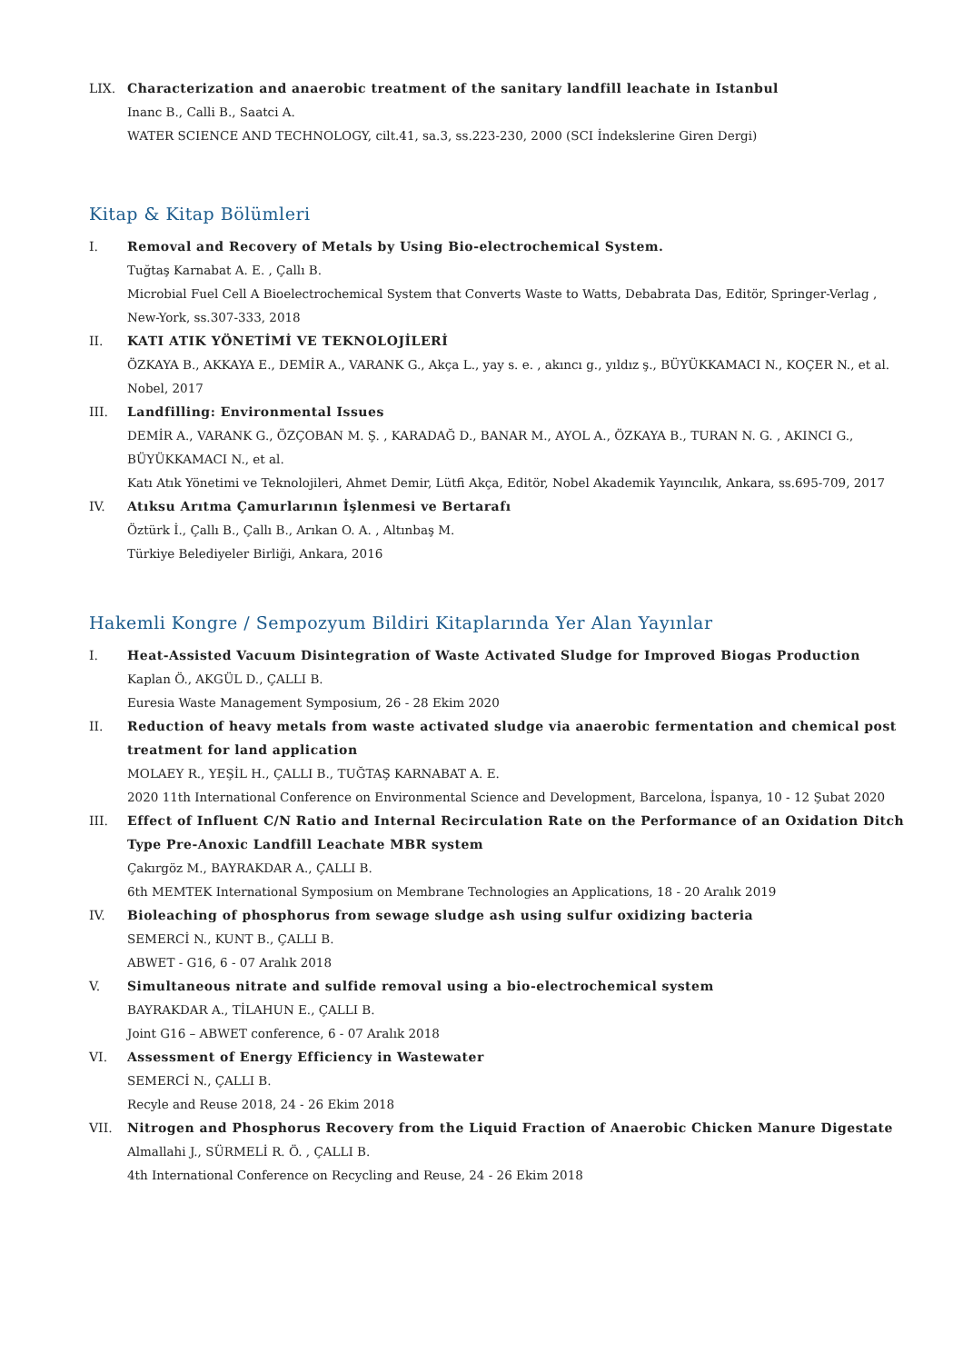LIX. Characterization and anaerobic treatment of the sanitary landfill leachate in Istanbul
Inanc B., Calli B., Saatci A.
WATER SCIENCE AND TECHNOLOGY, cilt.41, sa.3, ss.223-230, 2000 (SCI İndekslerine Giren Dergi)
Kitap & Kitap Bölümleri
I. Removal and Recovery of Metals by Using Bio-electrochemical System.
Tuğtaş Karnabat A. E. , Çallı B.
Microbial Fuel Cell A Bioelectrochemical System that Converts Waste to Watts, Debabrata Das, Editör, Springer-Verlag , New-York, ss.307-333, 2018
II. KATI ATIK YÖNETİMİ VE TEKNOLOJİLERİ
ÖZKAYA B., AKKAYA E., DEMİR A., VARANK G., Akça L., yay s. e. , akıncı g., yıldız ş., BÜYÜKKAMACI N., KOÇER N., et al.
Nobel, 2017
III. Landfilling: Environmental Issues
DEMİR A., VARANK G., ÖZÇOBAN M. Ş. , KARADAĞ D., BANAR M., AYOL A., ÖZKAYA B., TURAN N. G. , AKINCI G., BÜYÜKKAMACI N., et al.
Katı Atık Yönetimi ve Teknolojileri, Ahmet Demir, Lütfi Akça, Editör, Nobel Akademik Yayıncılık, Ankara, ss.695-709, 2017
IV. Atıksu Arıtma Çamurlarının İşlenmesi ve Bertarafı
Öztürk İ., Çallı B., Çallı B., Arıkan O. A. , Altınbaş M.
Türkiye Belediyeler Birliği, Ankara, 2016
Hakemli Kongre / Sempozyum Bildiri Kitaplarında Yer Alan Yayınlar
I. Heat-Assisted Vacuum Disintegration of Waste Activated Sludge for Improved Biogas Production
Kaplan Ö., AKGÜL D., ÇALLI B.
Euresia Waste Management Symposium, 26 - 28 Ekim 2020
II. Reduction of heavy metals from waste activated sludge via anaerobic fermentation and chemical post treatment for land application
MOLAEY R., YEŞİL H., ÇALLI B., TUĞTAŞ KARNABAT A. E.
2020 11th International Conference on Environmental Science and Development, Barcelona, İspanya, 10 - 12 Şubat 2020
III. Effect of Influent C/N Ratio and Internal Recirculation Rate on the Performance of an Oxidation Ditch Type Pre-Anoxic Landfill Leachate MBR system
Çakırgöz M., BAYRAKDAR A., ÇALLI B.
6th MEMTEK International Symposium on Membrane Technologies an Applications, 18 - 20 Aralık 2019
IV. Bioleaching of phosphorus from sewage sludge ash using sulfur oxidizing bacteria
SEMERCİ N., KUNT B., ÇALLI B.
ABWET - G16, 6 - 07 Aralık 2018
V. Simultaneous nitrate and sulfide removal using a bio-electrochemical system
BAYRAKDAR A., TİLAHUN E., ÇALLI B.
Joint G16 – ABWET conference, 6 - 07 Aralık 2018
VI. Assessment of Energy Efficiency in Wastewater
SEMERCİ N., ÇALLI B.
Recyle and Reuse 2018, 24 - 26 Ekim 2018
VII. Nitrogen and Phosphorus Recovery from the Liquid Fraction of Anaerobic Chicken Manure Digestate
Almallahi J., SÜRMELİ R. Ö. , ÇALLI B.
4th International Conference on Recycling and Reuse, 24 - 26 Ekim 2018